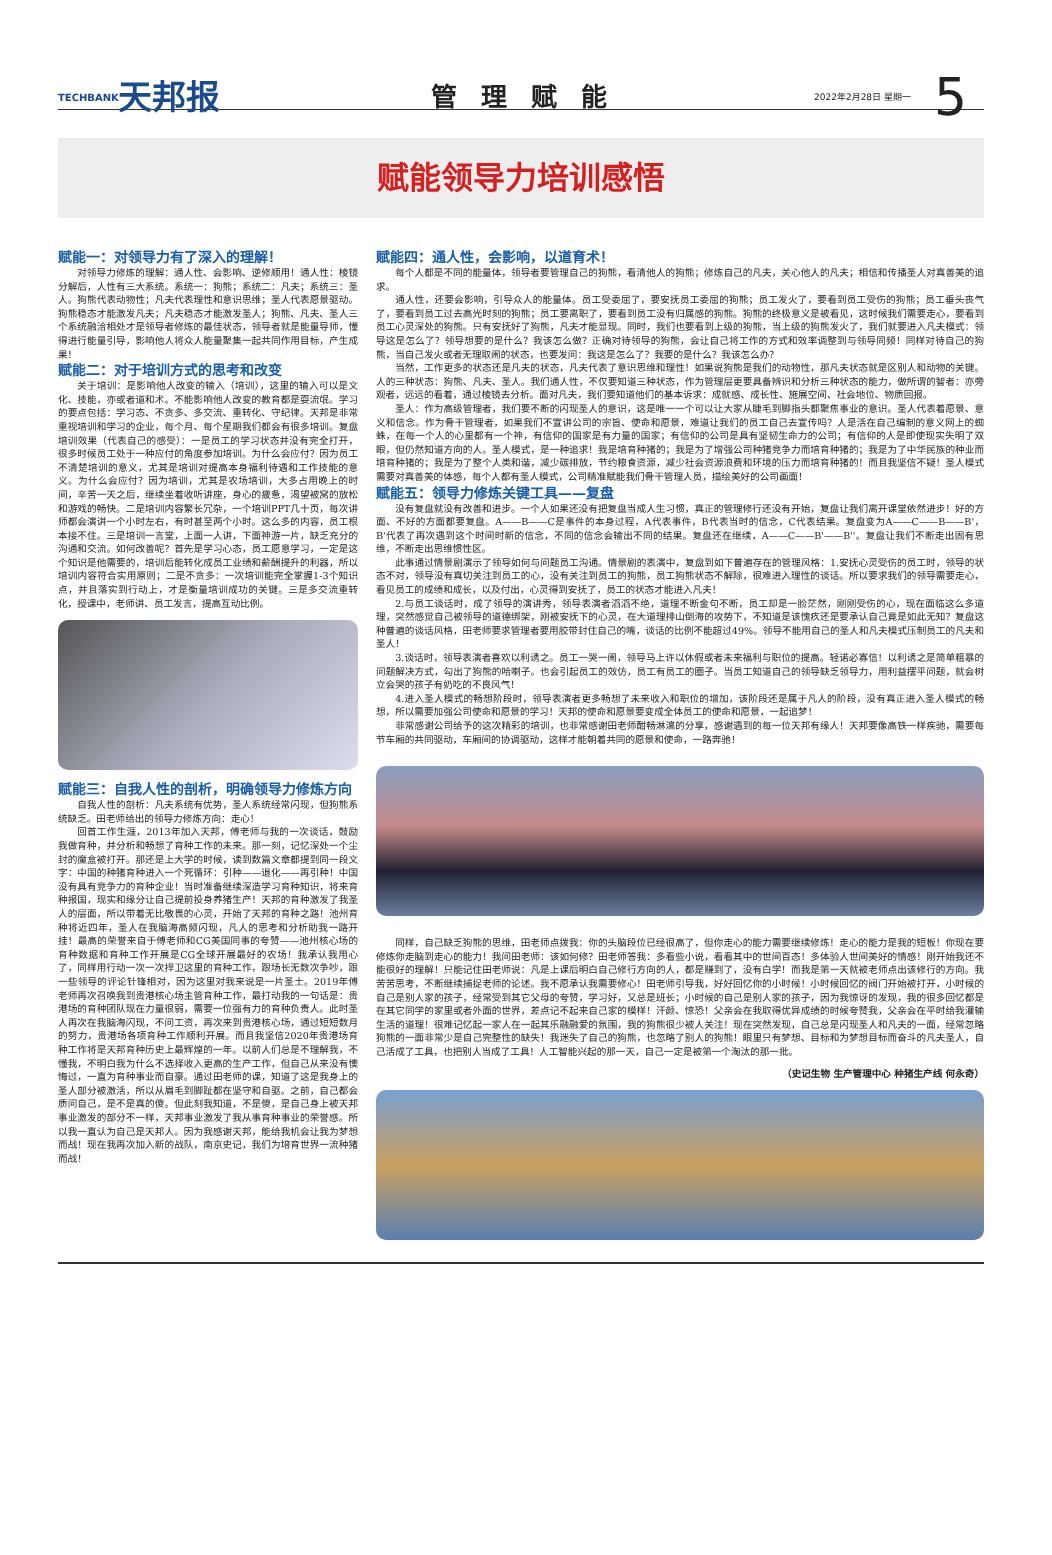TECHBANK
天邦报
管理赋能
2022年2月28日 星期一
5
赋能领导力培训感悟
赋能一：对领导力有了深入的理解！
对领导力修炼的理解：通人性、会影响、逆修顺用！通人性：棱镜分解后，人性有三大系统。系统一：狗熊；系统二：凡夫；系统三：圣人。狗熊代表动物性；凡夫代表理性和意识思维；圣人代表愿景驱动。狗熊稳态才能激发凡夫；凡夫稳态才能激发圣人；狗熊、凡夫、圣人三个系统融洽相处才是领导者修炼的最佳状态，领导者就是能量导师，懂得进行能量引导，影响他人将众人能量聚集一起共同作用目标，产生成果！
赋能二：对于培训方式的思考和改变
关于培训：是影响他人改变的输入（培训），这里的输入可以是文化、技能，亦或者道和术。不能影响他人改变的教育都是耍流氓。学习的要点包括：学习态、不贪多、多交流、重转化、守纪律。天邦是非常重视培训和学习的企业，每个月、每个星期我们都会有很多培训。复盘培训效果（代表自己的感受）：一是员工的学习状态并没有完全打开，很多时候员工处于一种应付的角度参加培训。为什么会应付？因为员工不清楚培训的意义，尤其是培训对提高本身福利待遇和工作技能的意义。为什么会应付？因为培训，尤其是农场培训，大多占用晚上的时间，辛苦一天之后，继续坐着收听讲座，身心的疲惫，渴望被窝的放松和游戏的畅快。二是培训内容繁长冗杂，一个培训PPT几十页，每次讲师都会演讲一个小时左右，有时甚至两个小时。这么多的内容，员工根本接不住。三是培训一言堂，上面一人讲，下面神游一片，缺乏充分的沟通和交流。如何改善呢？首先是学习心态，员工愿意学习，一定是这个知识是他需要的，培训后能转化成员工业绩和薪酬提升的利器，所以培训内容符合实用原则；二是不贪多：一次培训能完全掌握1-3个知识点，并且落实到行动上，才是衡量培训成功的关键。三是多交流重转化，授课中，老师讲、员工发言，提高互动比例。
赋能三：自我人性的剖析，明确领导力修炼方向
自我人性的剖析：凡夫系统有优势，圣人系统经常闪现，但狗熊系统缺乏。田老师给出的领导力修炼方向：走心！
回首工作生涯，2013年加入天邦，傅老师与我的一次谈话，鼓励我做育种，并分析和畅想了育种工作的未来。那一刻，记忆深处一个尘封的魔盒被打开。那还是上大学的时候，读到数篇文章都提到同一段文字：中国的种猪育种进入一个死循环：引种——退化——再引种！中国没有具有竞争力的育种企业！当时准备继续深造学习育种知识，将来育种报国，现实和缘分让自己提前投身养猪生产！天邦的育种激发了我圣人的层面，所以带着无比敬畏的心灵，开始了天邦的育种之路！池州育种将近四年，圣人在我脑海高频闪现，凡人的思考和分析助我一路开挂！最高的荣誉来自于傅老师和CG美国同事的夸赞——池州核心场的育种数据和育种工作开展是CG全球开展最好的农场！我承认我用心了，同样用行动一次一次捍卫这里的育种工作，跟场长无数次争吵，跟一些领导的评论针锋相对，因为这里对我来说是一片圣土。2019年傅老师再次召唤我到贵港核心场主管育种工作，最打动我的一句话是：贵港场的育种团队现在力量很弱，需要一位强有力的育种负责人。此时圣人再次在我脑海闪现，不问工资，再次来到贵港核心场，通过短短数月的努力，贵港场各项育种工作顺利开展。而且我坚信2020年贵港场育种工作将是天邦育种历史上最辉煌的一年。以前人们总是不理解我，不懂我，不明白我为什么不选择收入更高的生产工作，但自己从来没有懊悔过，一直为育种事业而自豪。通过田老师的课，知道了这是我身上的圣人部分被激活，所以从眉毛到脚趾都在坚守和自驱。之前，自己都会质问自己，是不是真的傻。但此刻我知道，不是傻，是自己身上被天邦事业激发的部分不一样，天邦事业激发了我从事育种事业的荣誉感。所以我一直认为自己是天邦人。因为我感谢天邦，能给我机会让我为梦想而战！现在我再次加入新的战队，南京史记，我们为培育世界一流种猪而战！
赋能四：通人性，会影响，以道育术！
每个人都是不同的能量体，领导者要管理自己的狗熊，看清他人的狗熊；修炼自己的凡夫，关心他人的凡夫；相信和传播圣人对真善美的追求。
通人性，还要会影响，引导众人的能量体。员工受委屈了，要安抚员工委屈的狗熊；员工发火了，要看到员工受伤的狗熊；员工垂头丧气了，要看到员工过去高光时刻的狗熊；员工要离职了，要看到员工没有归属感的狗熊。狗熊的终极意义是被看见，这时候我们需要走心，要看到员工心灵深处的狗熊。只有安抚好了狗熊，凡夫才能显现。同时，我们也要看到上级的狗熊，当上级的狗熊发火了，我们就要进入凡夫模式：领导这是怎么了？领导想要的是什么？我该怎么做？正确对待领导的狗熊，会让自己将工作的方式和效率调整到与领导同频！同样对待自己的狗熊，当自己发火或者无理取闹的状态，也要发问：我这是怎么了？我要的是什么？我该怎么办？
当然，工作更多的状态还是凡夫的状态，凡夫代表了意识思维和理性！如果说狗熊是我们的动物性，那凡夫状态就是区别人和动物的关键。人的三种状态：狗熊、凡夫、圣人。我们通人性，不仅要知道三种状态，作为管理层更要具备辨识和分析三种状态的能力，做所谓的智者：亦旁观者，远远的看着，通过棱镜去分析。面对凡夫，我们要知道他们的基本诉求：成就感、成长性、施展空间、社会地位、物质回报。
圣人：作为高级管理者，我们要不断的闪现圣人的意识，这是唯一一个可以让大家从睫毛到脚指头都聚焦事业的意识。圣人代表着愿景、意义和信念。作为骨干管理者，如果我们不宣讲公司的宗旨、使命和愿景，难道让我们的员工自己去宣传吗？人是活在自己编制的意义网上的蜘蛛，在每一个人的心里都有一个神，有信仰的国家是有力量的国家；有信仰的公司是具有坚韧生命力的公司；有信仰的人是即使现实失明了双眼，但仍然知道方向的人。圣人模式，是一种追求！我是培育种猪的；我是为了增强公司种猪竞争力而培育种猪的；我是为了中华民族的种业而培育种猪的；我是为了整个人类和谐，减少碳排放，节约粮食资源，减少社会资源浪费和环境的压力而培育种猪的！而且我坚信不疑！圣人模式需要对真善美的体感，每个人都有圣人模式，公司精准赋能我们骨干管理人员，描绘美好的公司画面！
赋能五：领导力修炼关键工具——复盘
没有复盘就没有改善和进步。一个人如果还没有把复盘当成人生习惯，真正的管理修行还没有开始，复盘让我们离开课堂依然进步！好的方面、不好的方面都要复盘。A——B——C是事件的本身过程，A代表事件，B代表当时的信念，C代表结果。复盘变为A——C——B——B'，B'代表了再次遇到这个时间时新的信念，不同的信念会输出不同的结果。复盘还在继续，A——C——B'——B''。复盘让我们不断走出固有思维，不断走出思维惯性区。
此事通过情景剧演示了领导如何与问题员工沟通。情景剧的表演中，复盘到如下普遍存在的管理风格：1.安抚心灵受伤的员工时，领导的状态不对，领导没有真切关注到员工的心，没有关注到员工的狗熊，员工狗熊状态不解除，很难进入理性的谈话。所以要求我们的领导需要走心，看见员工的成绩和成长，以及付出，心灵得到安抚了，员工的状态才能进入凡夫！
2.与员工谈话时，成了领导的演讲秀，领导表演者滔滔不绝，道理不断金句不断，员工却是一脸茫然，刚刚受伤的心，现在面临这么多道理，突然感觉自己被领导的道德绑架，刚被安抚下的心灵，在大道理排山倒海的攻势下，不知道是该愧疚还是要承认自己竟是如此无知？复盘这种普遍的谈话风格，田老师要求管理者要用胶带封住自己的嘴，谈话的比例不能超过49%。领导不能用自己的圣人和凡夫模式压制员工的凡夫和圣人！
3.谈话时，领导表演者喜欢以利诱之。员工一哭一闹，领导马上许以休假或者未来福利与职位的提高。轻诺必寡信！以利诱之是简单粗暴的问题解决方式，勾出了狗熊的哈喇子。也会引起员工的效仿，员工有员工的圈子。当员工知道自己的领导缺乏领导力，用利益摆平问题，就会树立会哭的孩子有奶吃的不良风气！
4.进入圣人模式的畅想阶段时，领导表演者更多畅想了未来收入和职位的增加，该阶段还是属于凡人的阶段，没有真正进入圣人模式的畅想，所以需要加强公司使命和愿景的学习！天邦的使命和愿景要变成全体员工的使命和愿景，一起追梦！
非常感谢公司给予的这次精彩的培训，也非常感谢田老师酣畅淋漓的分享，感谢遇到的每一位天邦有缘人！天邦要像高铁一样疾驰，需要每节车厢的共同驱动，车厢间的协调驱动，这样才能朝着共同的愿景和使命，一路奔驰！
同样，自己缺乏狗熊的思维，田老师点拨我：你的头脑段位已经很高了，但你走心的能力需要继续修炼！走心的能力是我的短板！你现在要修炼你走脑到走心的能力！我问田老师：该如何修？田老师答我：多看些小说，看看其中的世间百态！多体验人世间美好的情感！刚开始我还不能很好的理解！只能记住田老师说：凡是上课后明白自己修行方向的人，都是赚到了，没有白学！而我是第一天就被老师点出该修行的方向。我苦苦思考，不断继续捕捉老师的论述。我不愿承认我需要修心！田老师引导我，好好回忆你的小时候！小时候回忆的阀门开始被打开，小时候的自己是别人家的孩子，经常受到其它父母的夸赞，学习好，又总是班长；小时候的自己是别人家的孩子，因为我惊讶的发现，我的很多回忆都是在其它同学的家里或者外面的世界，差点记不起来自己家的模样！汗颜、惊恐！父亲会在我取得优异成绩的时候夸赞我，父亲会在平时给我灌输生活的道理！很难记忆起一家人在一起其乐融融爱的氛围，我的狗熊很少被人关注！现在突然发现，自己总是闪现圣人和凡夫的一面，经常忽略狗熊的一面非常少是自己完整性的缺失！我迷失了自己的狗熊，也忽略了别人的狗熊！眼里只有梦想、目标和为梦想目标而奋斗的凡夫圣人，自己活成了工具，也把别人当成了工具！人工智能兴起的那一天，自己一定是被第一个淘汰的那一批。
（史记生物 生产管理中心 种猪生产线 何永奇）